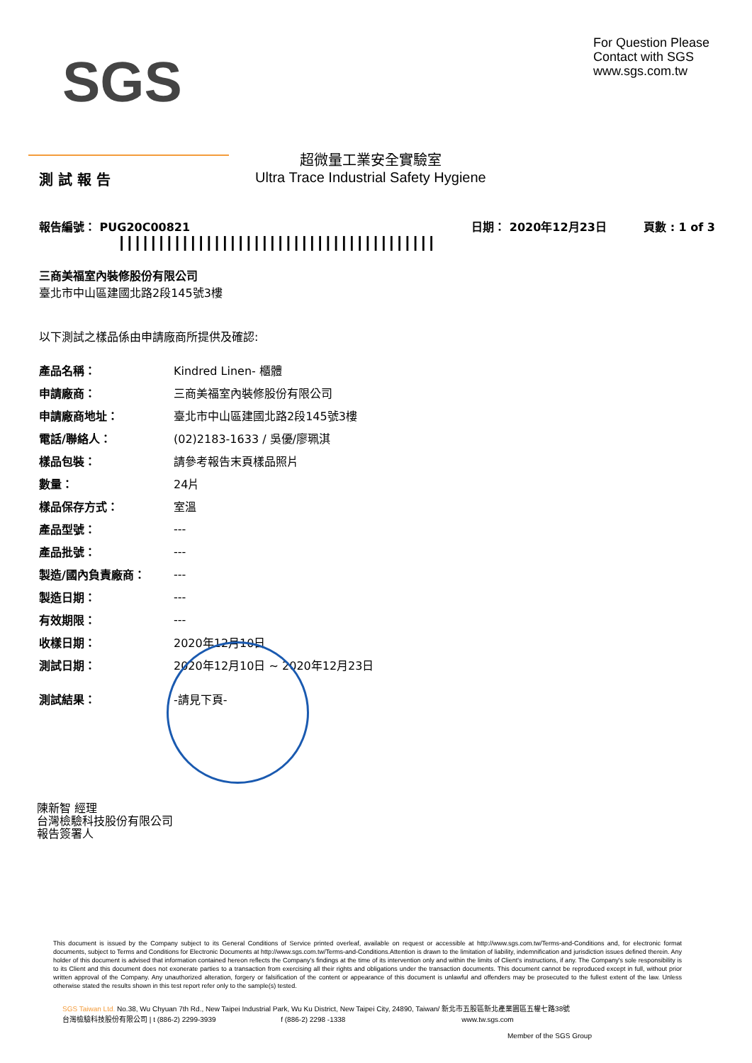SGS
For Question Please
Contact with SGS
www.sgs.com.tw
測 試 報 告
超微量工業安全實驗室
Ultra Trace Industrial Safety Hygiene
報告編號： PUG20C00821
||||||||||||||||||||||||||||||||||||||||
日期： 2020年12月23日 頁數 : 1 of 3
三商美福室內裝修股份有限公司
臺北市中山區建國北路2段145號3樓
以下測試之樣品係由申請廠商所提供及確認:
| 產品名稱： | Kindred Linen- 櫃體 |
| 申請廠商： | 三商美福室內裝修股份有限公司 |
| 申請廠商地址： | 臺北市中山區建國北路2段145號3樓 |
| 電話/聯絡人： | (02)2183-1633 / 吳優/廖珮淇 |
| 樣品包裝： | 請參考報告末頁樣品照片 |
| 數量： | 24片 |
| 樣品保存方式： | 室溫 |
| 產品型號： | --- |
| 產品批號： | --- |
| 製造/國內負責廠商： | --- |
| 製造日期： | --- |
| 有效期限： | --- |
| 收樣日期： | 2020年12月10日 |
| 測試日期： | 2020年12月10日 ~ 2020年12月23日 |
| 測試結果： | -請見下頁- |
陳新智 經理
台灣檢驗科技股份有限公司
報告簽署人
This document is issued by the Company subject to its General Conditions of Service printed overleaf, available on request or accessible at http://www.sgs.com.tw/Terms-and-Conditions and, for electronic format documents, subject to Terms and Conditions for Electronic Documents at http://www.sgs.com.tw/Terms-and-Conditions.Attention is drawn to the limitation of liability, indemnification and jurisdiction issues defined therein. Any holder of this document is advised that information contained hereon reflects the Company's findings at the time of its intervention only and within the limits of Client's instructions, if any. The Company's sole responsibility is to its Client and this document does not exonerate parties to a transaction from exercising all their rights and obligations under the transaction documents. This document cannot be reproduced except in full, without prior written approval of the Company. Any unauthorized alteration, forgery or falsification of the content or appearance of this document is unlawful and offenders may be prosecuted to the fullest extent of the law. Unless otherwise stated the results shown in this test report refer only to the sample(s) tested.
SGS Taiwan Ltd. No.38, Wu Chyuan 7th Rd., New Taipei Industrial Park, Wu Ku District, New Taipei City, 24890, Taiwan/ 新北市五股區新北產業園區五權七路38號
台灣檢驗科技股份有限公司 | t (886-2) 2299-3939 f (886-2) 2298 -1338 www.tw.sgs.com
Member of the SGS Group